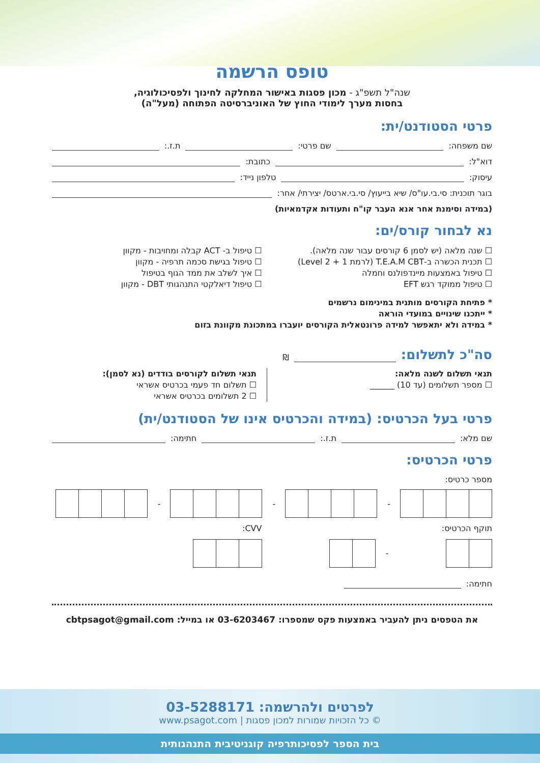טופס הרשמה
שנה"ל תשפ"ג - מכון פסגות באישור המחלקה לחינוך ולפסיכולוגיה,
בחסות מערך לימודי החוץ של האוניברסיטה הפתוחה (מעל"ה)
פרטי הסטודנט/ית:
שם משפחה: שם פרטי: ת.ז.:
דוא"ל: כתובת:
עיסוק: טלפון נייד:
בוגר תוכנית: סי.בי.עו"ס/ שיא בייעוץ/ סי.בי.ארטס/ יצירתי/ אחר:
(במידה וסימנת אחר אנא העבר קו"ח ותעודות אקדמאיות)
נא לבחור קורס/ים:
☐ שנה מלאה (יש לסמן 6 קורסים עבור שנה מלאה).
☐ תכנית הכשרה ב-T.E.A.M CBT (לרמת 1 + Level 2)
☐ טיפול באמצעות מיינדפולנס וחמלה
☐ טיפול ממוקד רגש EFT
☐ טיפול ב- ACT קבלה ומחויבות - מקוון
☐ טיפול בגישת סכמה תרפיה - מקוון
☐ איך לשלב את ממד הגוף בטיפול
☐ טיפול דיאלקטי התנהגותי DBT - מקוון
* פתיחת הקורסים מותנית במינימום נרשמים
* ייתכנו שינויים במועדי הוראה
* במידה ולא יתאפשר למידה פרונטאלית הקורסים יועברו במתכונת מקוונת בזום
סה"כ לתשלום:
₪
תנאי תשלום לשנה מלאה:
☐ מספר תשלומים (עד 10) ______
תנאי תשלום לקורסים בודדים (נא לסמן):
☐ תשלום חד פעמי בכרטיס אשראי
☐ 2 תשלומים בכרטיס אשראי
פרטי בעל הכרטיס: (במידה והכרטיס אינו של הסטודנט/ית)
שם מלא: ת.ז.: חתימה:
פרטי הכרטיס:
מספר כרטיס:
-
-
-
תוקף הכרטיס:
-
CVV:
חתימה:
את הטפסים ניתן להעביר באמצעות פקס שמספרו: 03-6203467 או במייל: cbtpsagot@gmail.com
לפרטים ולהרשמה: 03-5288171
© כל הזכויות שמורות למכון פסגות | www.psagot.com
בית הספר לפסיכותרפיה קוגניטיבית התנהגותית